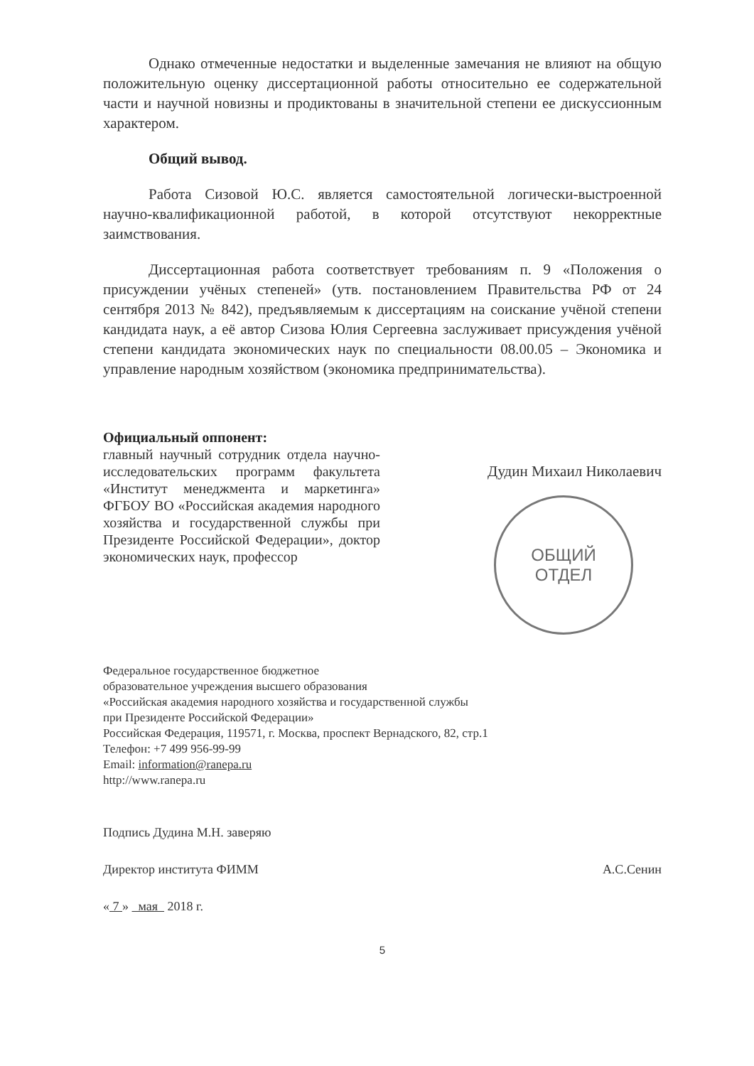Однако отмеченные недостатки и выделенные замечания не влияют на общую положительную оценку диссертационной работы относительно ее содержательной части и научной новизны и продиктованы в значительной степени ее дискуссионным характером.
Общий вывод.
Работа Сизовой Ю.С. является самостоятельной логически-выстроенной научно-квалификационной работой, в которой отсутствуют некорректные заимствования.
Диссертационная работа соответствует требованиям п. 9 «Положения о присуждении учёных степеней» (утв. постановлением Правительства РФ от 24 сентября 2013 № 842), предъявляемым к диссертациям на соискание учёной степени кандидата наук, а её автор Сизова Юлия Сергеевна заслуживает присуждения учёной степени кандидата экономических наук по специальности 08.00.05 – Экономика и управление народным хозяйством (экономика предпринимательства).
Официальный оппонент:
главный научный сотрудник отдела научно-исследовательских программ факультета «Институт менеджмента и маркетинга» ФГБОУ ВО «Российская академия народного хозяйства и государственной службы при Президенте Российской Федерации», доктор экономических наук, профессор
Дудин Михаил Николаевич
ОБЩИЙ
ОТДЕЛ
Федеральное государственное бюджетное
образовательное учреждения высшего образования
«Российская академия народного хозяйства и государственной службы
при Президенте Российской Федерации»
Российская Федерация, 119571, г. Москва, проспект Вернадского, 82, стр.1
Телефон: +7 499 956-99-99
Email: information@ranepa.ru
http://www.ranepa.ru
Подпись Дудина М.Н. заверяю
Директор института ФИММ А.С.Сенин
« 7 » мая 2018 г.
5